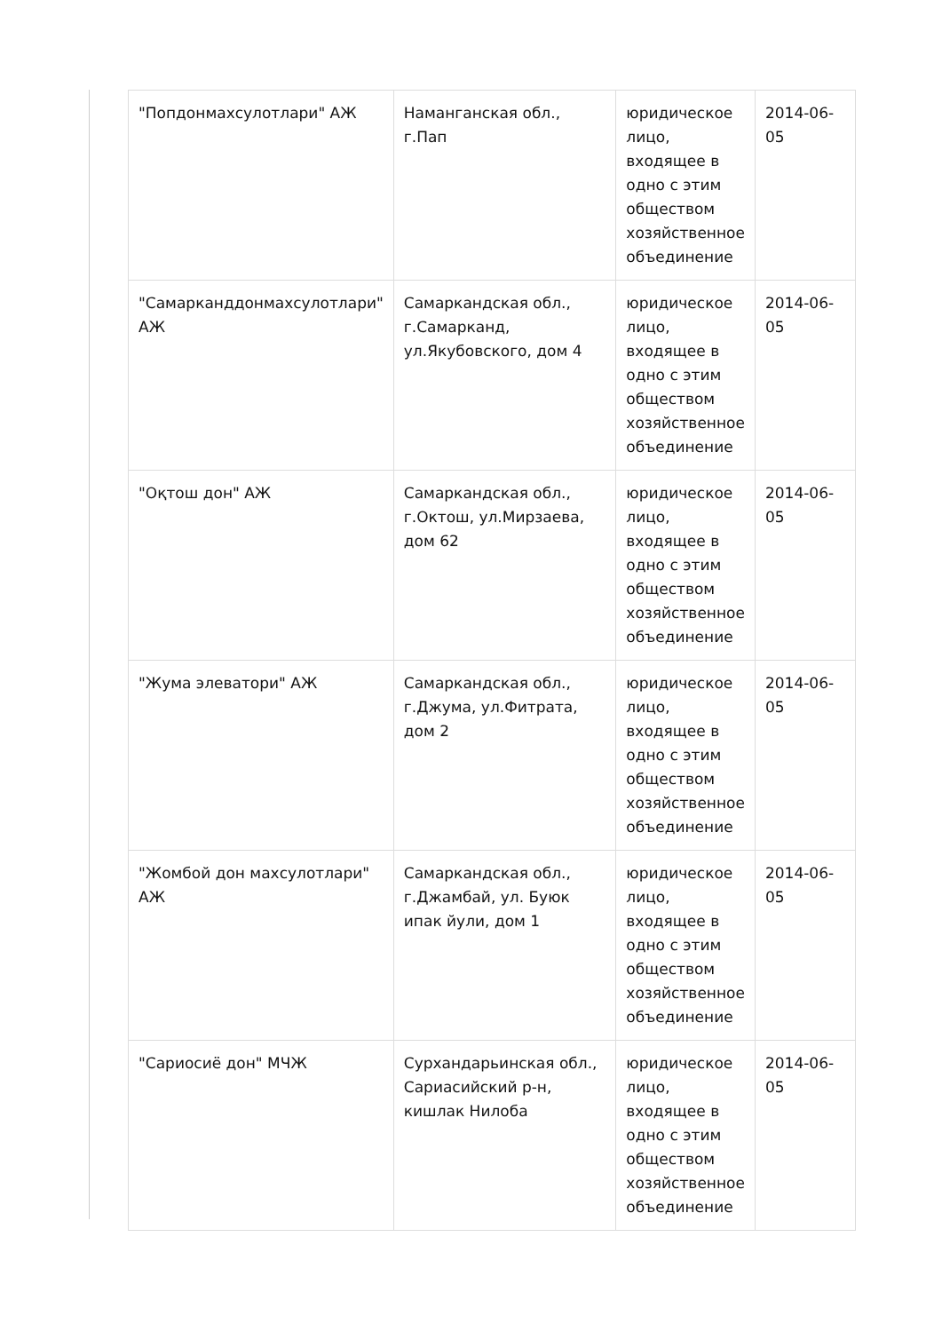| "Попдонмахсулотлари" АЖ | Наманганская обл., г.Пап | юридическое лицо, входящее в одно с этим обществом хозяйственное объединение | 2014-06-05 |
| "Самарканддонмахсулотлари" АЖ | Самаркандская обл., г.Самарканд, ул.Якубовского, дом 4 | юридическое лицо, входящее в одно с этим обществом хозяйственное объединение | 2014-06-05 |
| "Оқтош дон" АЖ | Самаркандская обл., г.Октош, ул.Мирзаева, дом 62 | юридическое лицо, входящее в одно с этим обществом хозяйственное объединение | 2014-06-05 |
| "Жума элеватори" АЖ | Самаркандская обл., г.Джума, ул.Фитрата, дом 2 | юридическое лицо, входящее в одно с этим обществом хозяйственное объединение | 2014-06-05 |
| "Жомбой дон махсулотлари" АЖ | Самаркандская обл., г.Джамбай, ул. Буюк ипак йули, дом 1 | юридическое лицо, входящее в одно с этим обществом хозяйственное объединение | 2014-06-05 |
| "Сариосиё дон" МЧЖ | Сурхандарьинская обл., Сариасийский р-н, кишлак Нилоба | юридическое лицо, входящее в одно с этим обществом хозяйственное объединение | 2014-06-05 |